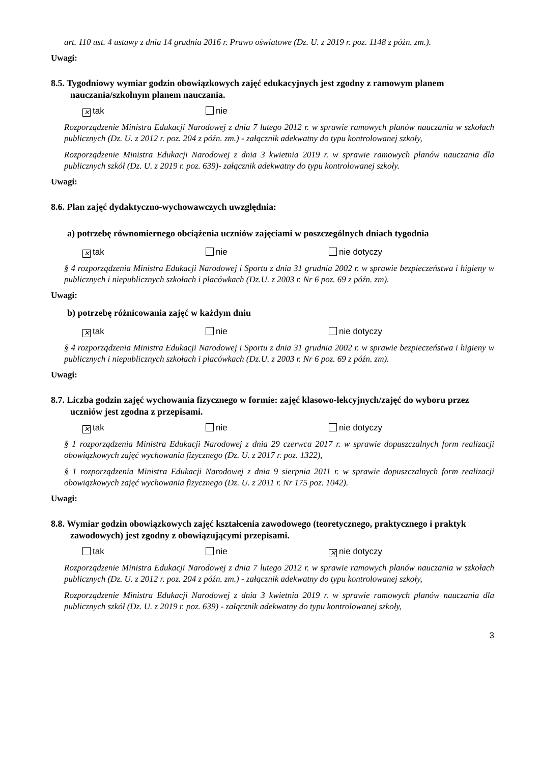art. 110 ust. 4 ustawy z dnia 14 grudnia 2016 r. Prawo oświatowe (Dz. U. z 2019 r. poz. 1148 z późn. zm.).
Uwagi:
8.5. Tygodniowy wymiar godzin obowiązkowych zajęć edukacyjnych jest zgodny z ramowym planem nauczania/szkolnym planem nauczania.
✕ tak nie
Rozporządzenie Ministra Edukacji Narodowej z dnia 7 lutego 2012 r. w sprawie ramowych planów nauczania w szkołach publicznych (Dz. U. z 2012 r. poz. 204 z późn. zm.) - załącznik adekwatny do typu kontrolowanej szkoły,
Rozporządzenie Ministra Edukacji Narodowej z dnia 3 kwietnia 2019 r. w sprawie ramowych planów nauczania dla publicznych szkół (Dz. U. z 2019 r. poz. 639)- załącznik adekwatny do typu kontrolowanej szkoły.
Uwagi:
8.6. Plan zajęć dydaktyczno-wychowawczych uwzględnia:
a) potrzebę równomiernego obciążenia uczniów zajęciami w poszczególnych dniach tygodnia
✕ tak nie nie dotyczy
§ 4 rozporządzenia Ministra Edukacji Narodowej i Sportu z dnia 31 grudnia 2002 r. w sprawie bezpieczeństwa i higieny w publicznych i niepublicznych szkołach i placówkach (Dz.U. z 2003 r. Nr 6 poz. 69 z późn. zm).
Uwagi:
b) potrzebę różnicowania zajęć w każdym dniu
✕ tak nie nie dotyczy
§ 4 rozporządzenia Ministra Edukacji Narodowej i Sportu z dnia 31 grudnia 2002 r. w sprawie bezpieczeństwa i higieny w publicznych i niepublicznych szkołach i placówkach (Dz.U. z 2003 r. Nr 6 poz. 69 z późn. zm).
Uwagi:
8.7. Liczba godzin zajęć wychowania fizycznego w formie: zajęć klasowo-lekcyjnych/zajęć do wyboru przez uczniów jest zgodna z przepisami.
✕ tak nie nie dotyczy
§ 1 rozporządzenia Ministra Edukacji Narodowej z dnia 29 czerwca 2017 r. w sprawie dopuszczalnych form realizacji obowiązkowych zajęć wychowania fizycznego (Dz. U. z 2017 r. poz. 1322),
§ 1 rozporządzenia Ministra Edukacji Narodowej z dnia 9 sierpnia 2011 r. w sprawie dopuszczalnych form realizacji obowiązkowych zajęć wychowania fizycznego (Dz. U. z 2011 r. Nr 175 poz. 1042).
Uwagi:
8.8. Wymiar godzin obowiązkowych zajęć kształcenia zawodowego (teoretycznego, praktycznego i praktyk zawodowych) jest zgodny z obowiązującymi przepisami.
tak nie ✕ nie dotyczy
Rozporządzenie Ministra Edukacji Narodowej z dnia 7 lutego 2012 r. w sprawie ramowych planów nauczania w szkołach publicznych (Dz. U. z 2012 r. poz. 204 z późn. zm.) - załącznik adekwatny do typu kontrolowanej szkoły,
Rozporządzenie Ministra Edukacji Narodowej z dnia 3 kwietnia 2019 r. w sprawie ramowych planów nauczania dla publicznych szkół (Dz. U. z 2019 r. poz. 639) - załącznik adekwatny do typu kontrolowanej szkoły,
3